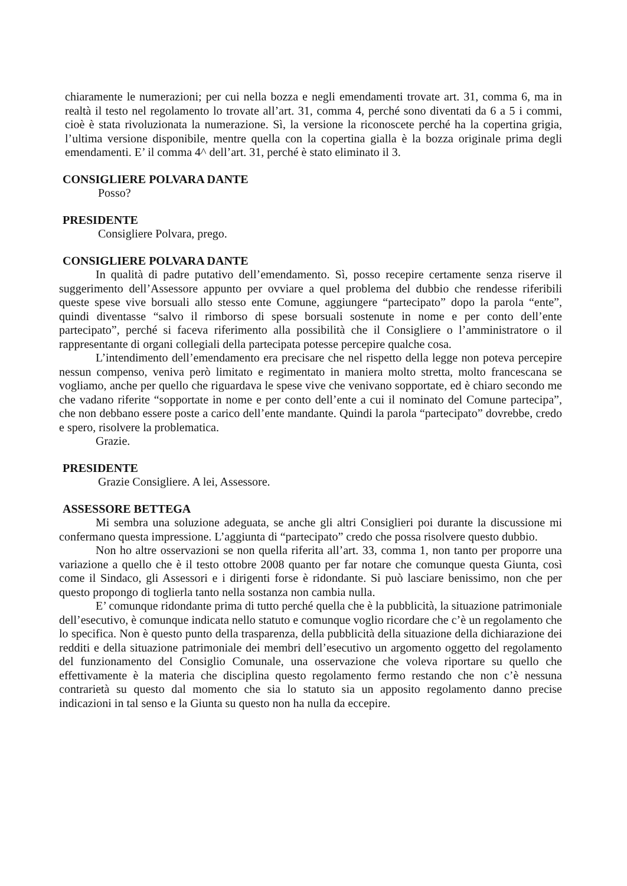chiaramente le numerazioni; per cui nella bozza e negli emendamenti trovate art. 31, comma 6, ma in realtà il testo nel regolamento lo trovate all’art. 31, comma 4, perché sono diventati da 6 a 5 i commi, cioè è stata rivoluzionata la numerazione. Sì, la versione la riconoscete perché ha la copertina grigia, l’ultima versione disponibile, mentre quella con la copertina gialla è la bozza originale prima degli emendamenti. E’ il comma 4^ dell’art. 31, perché è stato eliminato il 3.
CONSIGLIERE POLVARA DANTE
Posso?
PRESIDENTE
Consigliere Polvara, prego.
CONSIGLIERE POLVARA DANTE
In qualità di padre putativo dell’emendamento. Sì, posso recepire certamente senza riserve il suggerimento dell’Assessore appunto per ovviare a quel problema del dubbio che rendesse riferibili queste spese vive borsuali allo stesso ente Comune, aggiungere “partecipato” dopo la parola “ente”, quindi diventasse “salvo il rimborso di spese borsuali sostenute in nome e per conto dell’ente partecipato”, perché si faceva riferimento alla possibilità che il Consigliere o l’amministratore o il rappresentante di organi collegiali della partecipata potesse percepire qualche cosa.
L’intendimento dell’emendamento era precisare che nel rispetto della legge non poteva percepire nessun compenso, veniva però limitato e regimentato in maniera molto stretta, molto francescana se vogliamo, anche per quello che riguardava le spese vive che venivano sopportate, ed è chiaro secondo me che vadano riferite “sopportate in nome e per conto dell’ente a cui il nominato del Comune partecipa”, che non debbano essere poste a carico dell’ente mandante. Quindi la parola “partecipato” dovrebbe, credo e spero, risolvere la problematica.
Grazie.
PRESIDENTE
Grazie Consigliere. A lei, Assessore.
ASSESSORE BETTEGA
Mi sembra una soluzione adeguata, se anche gli altri Consiglieri poi durante la discussione mi confermano questa impressione. L’aggiunta di “partecipato” credo che possa risolvere questo dubbio.
Non ho altre osservazioni se non quella riferita all’art. 33, comma 1, non tanto per proporre una variazione a quello che è il testo ottobre 2008 quanto per far notare che comunque questa Giunta, così come il Sindaco, gli Assessori e i dirigenti forse è ridondante. Si può lasciare benissimo, non che per questo propongo di toglierla tanto nella sostanza non cambia nulla.
E’ comunque ridondante prima di tutto perché quella che è la pubblicità, la situazione patrimoniale dell’esecutivo, è comunque indicata nello statuto e comunque voglio ricordare che c’è un regolamento che lo specifica. Non è questo punto della trasparenza, della pubblicità della situazione della dichiarazione dei redditi e della situazione patrimoniale dei membri dell’esecutivo un argomento oggetto del regolamento del funzionamento del Consiglio Comunale, una osservazione che voleva riportare su quello che effettivamente è la materia che disciplina questo regolamento fermo restando che non c’è nessuna contrarietà su questo dal momento che sia lo statuto sia un apposito regolamento danno precise indicazioni in tal senso e la Giunta su questo non ha nulla da eccepire.